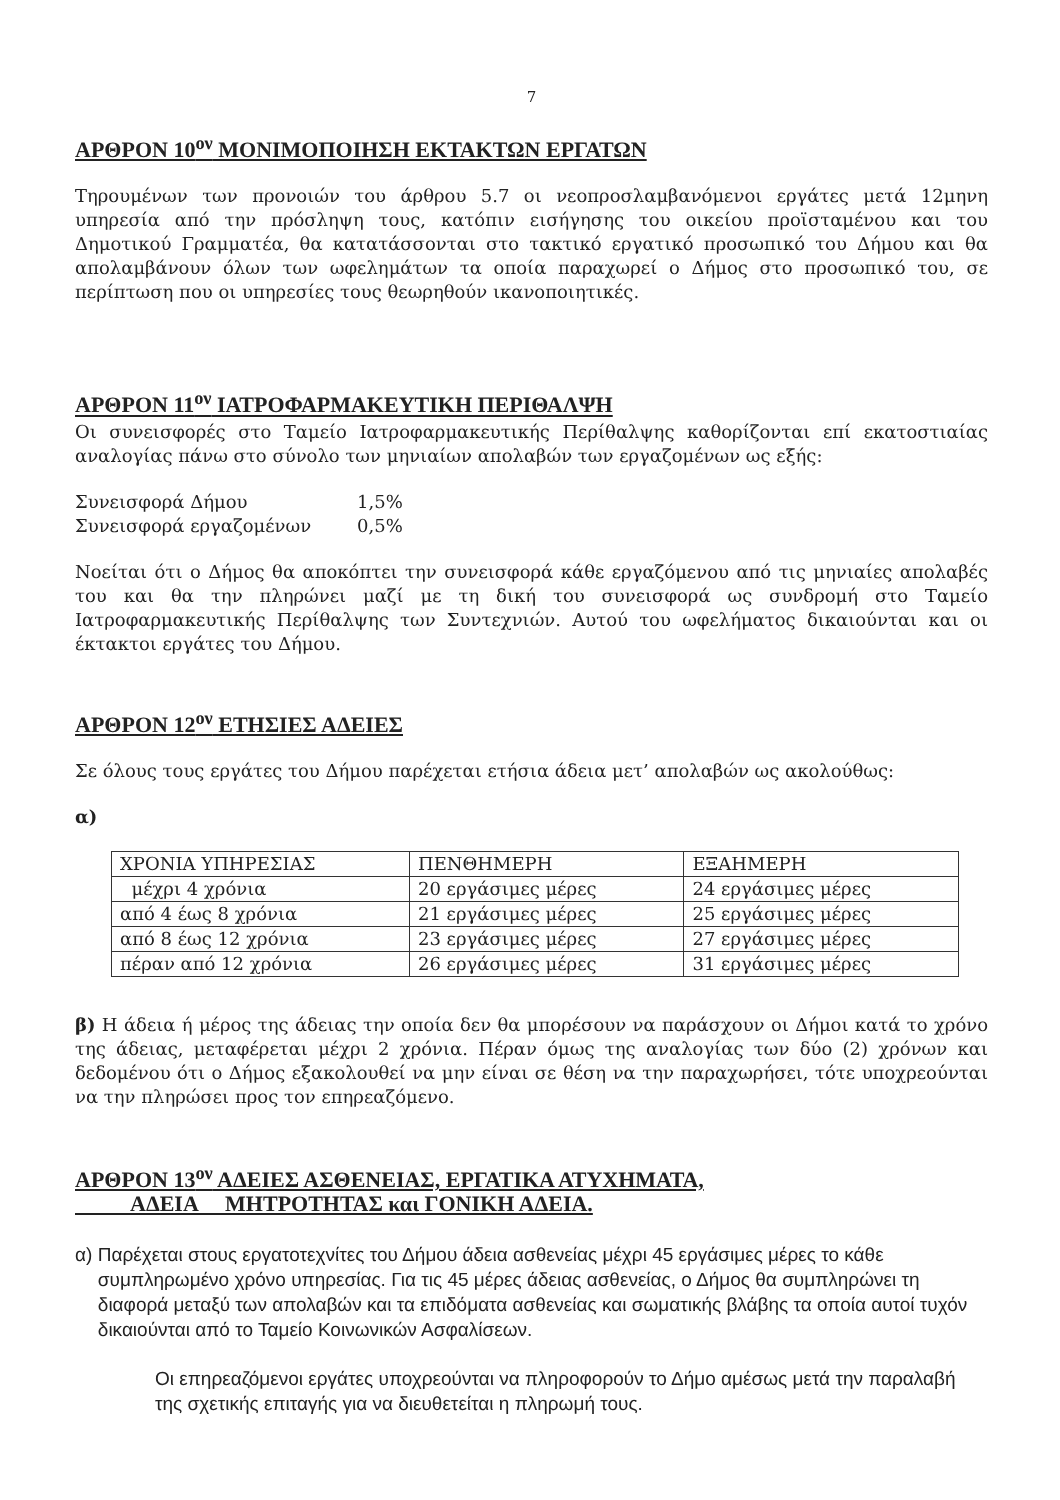7
ΑΡΘΡΟΝ 10<sup>ον</sup> ΜΟΝΙΜΟΠΟΙΗΣΗ ΕΚΤΑΚΤΩΝ ΕΡΓΑΤΩΝ
Τηρουμένων των προνοιών του άρθρου 5.7 οι νεοπροσλαμβανόμενοι εργάτες μετά 12μηνη υπηρεσία από την πρόσληψη τους, κατόπιν εισήγησης του οικείου προϊσταμένου και του Δημοτικού Γραμματέα, θα κατατάσσονται στο τακτικό εργατικό προσωπικό του Δήμου και θα απολαμβάνουν όλων των ωφελημάτων τα οποία παραχωρεί ο Δήμος στο προσωπικό του, σε περίπτωση που οι υπηρεσίες τους θεωρηθούν ικανοποιητικές.
ΑΡΘΡΟΝ 11<sup>ον</sup> ΙΑΤΡΟΦΑΡΜΑΚΕΥΤΙΚΗ ΠΕΡΙΘΑΛΨΗ
Οι συνεισφορές στο Ταμείο Ιατροφαρμακευτικής Περίθαλψης καθορίζονται επί εκατοστιαίας αναλογίας πάνω στο σύνολο των μηνιαίων απολαβών των εργαζομένων ως εξής:
Συνεισφορά Δήμου 1,5%
Συνεισφορά εργαζομένων 0,5%
Νοείται ότι ο Δήμος θα αποκόπτει την συνεισφορά κάθε εργαζόμενου από τις μηνιαίες απολαβές του και θα την πληρώνει μαζί με τη δική του συνεισφορά ως συνδρομή στο Ταμείο Ιατροφαρμακευτικής Περίθαλψης των Συντεχνιών. Αυτού του ωφελήματος δικαιούνται και οι έκτακτοι εργάτες του Δήμου.
ΑΡΘΡΟΝ 12<sup>ον</sup> ΕΤΗΣΙΕΣ ΑΔΕΙΕΣ
Σε όλους τους εργάτες του Δήμου παρέχεται ετήσια άδεια μετ’ απολαβών ως ακολούθως:
α)
| ΧΡΟΝΙΑ ΥΠΗΡΕΣΙΑΣ | ΠΕΝΘΗΜΕΡΗ | ΕΞΑΗΜΕΡΗ |
| μέχρι 4 χρόνια | 20 εργάσιμες μέρες | 24 εργάσιμες μέρες |
| από 4 έως 8 χρόνια | 21 εργάσιμες μέρες | 25 εργάσιμες μέρες |
| από 8 έως 12 χρόνια | 23 εργάσιμες μέρες | 27 εργάσιμες μέρες |
| πέραν από 12 χρόνια | 26 εργάσιμες μέρες | 31 εργάσιμες μέρες |
β) Η άδεια ή μέρος της άδειας την οποία δεν θα μπορέσουν να παράσχουν οι Δήμοι κατά το χρόνο της άδειας, μεταφέρεται μέχρι 2 χρόνια. Πέραν όμως της αναλογίας των δύο (2) χρόνων και δεδομένου ότι ο Δήμος εξακολουθεί να μην είναι σε θέση να την παραχωρήσει, τότε υποχρεούνται να την πληρώσει προς τον επηρεαζόμενο.
ΑΡΘΡΟΝ 13<sup>ον</sup> ΑΔΕΙΕΣ ΑΣΘΕΝΕΙΑΣ, ΕΡΓΑΤΙΚΑ ΑΤΥΧΗΜΑΤΑ,
ΑΔΕΙΑ ΜΗΤΡΟΤΗΤΑΣ και ΓΟΝΙΚΗ ΑΔΕΙΑ.
α) Παρέχεται στους εργατοτεχνίτες του Δήμου άδεια ασθενείας μέχρι 45 εργάσιμες μέρες το κάθε συμπληρωμένο χρόνο υπηρεσίας. Για τις 45 μέρες άδειας ασθενείας, ο Δήμος θα συμπληρώνει τη διαφορά μεταξύ των απολαβών και τα επιδόματα ασθενείας και σωματικής βλάβης τα οποία αυτοί τυχόν δικαιούνται από το Ταμείο Κοινωνικών Ασφαλίσεων.
Οι επηρεαζόμενοι εργάτες υποχρεούνται να πληροφορούν το Δήμο αμέσως μετά την παραλαβή της σχετικής επιταγής για να διευθετείται η πληρωμή τους.